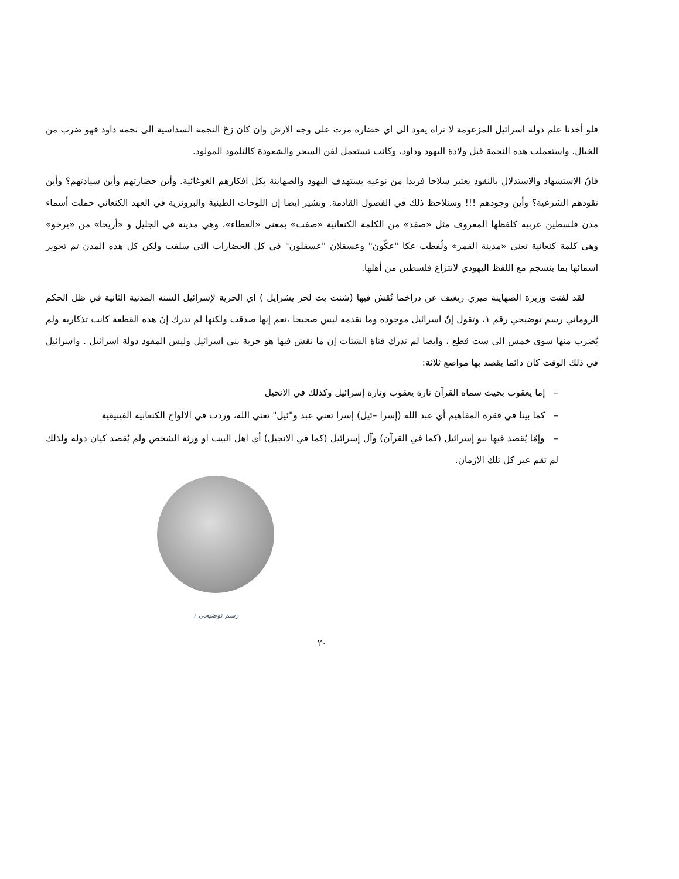فلو أخدنا علم دوله اسرائيل المزعومة لا تراه يعود الى اي حضارة مرت على وجه الارض وان كان زجّ النجمة السداسية الى نجمه داود فهو ضرب من الخيال. واستعملت هده النجمة قبل ولادة اليهود وداود، وكانت تستعمل لفن السحر والشعوذة كالتلمود المولود.
فانّ الاستشهاد والاستدلال بالنقود يعتبر سلاحا فريدا من نوعيه يستهدف اليهود والصهاينة بكل افكارهم الغوغائية. وأين حضارتهم وأين سيادتهم؟ وأين نقودهم الشرعية؟ وأين وجودهم !!! وسنلاحظ ذلك في الفصول القادمة. ونشير ايضا إن اللوحات الطينية والبرونزية في العهد الكنعاني حملت أسماء مدن فلسطين عربيه كلفظها المعروف مثل «صفد» من الكلمة الكنعانية «صفت» بمعنى «العطاء»، وهي مدينة في الجليل و «أريحا» من «يرخو» وهي كلمة كنعانية تعني «مدينة القمر» ولُفظت عكا "عكّون" وعسقلان "عسقلون" في كل الحضارات التي سلفت ولكن كل هده المدن تم تحوير اسمائها بما ينسجم مع اللفظ اليهودي لانتزاع فلسطين من أهلها.
لقد لفتت وزيرة الصهاينة ميري ريغيف عن دراخما نُقش فيها (شنت بث لحر يشرايل ) اي الحرية لإسرائيل السنه المدنية الثانية في ظل الحكم الروماني رسم توضيحي رقم ١، وتقول إنّ اسرائيل موجوده وما نقدمه ليس صحيحا ،نعم إنها صدقت ولكنها لم تدرك إنّ هده القطعة كانت تذكاريه ولم يُضرب منها سوى خمس الى ست قطع ، وايضا لم تدرك فتاة الشتات إن ما نقش فيها هو حرية بني اسرائيل وليس المقود دولة اسرائيل . واسرائيل في ذلك الوقت كان دائما يقصد بها مواضع ثلاثة:
– إما يعقوب بحيث سماه القرآن تارة يعقوب وتارة إسرائيل وكذلك في الانجيل
– كما بينا في فقرة المفاهيم أي عبد الله (إسرا –ئيل) إسرا تعني عبد و"ئيل" تعني الله، وردت في الالواح الكنعانية الفينيقية
– وإمّا يُقصد فيها نبو إسرائيل (كما في القرآن) وآل إسرائيل (كما في الانجيل) أي اهل البيت او ورثة الشخص ولم يُقصد كيان دوله ولذلك لم تقم عبر كل تلك الازمان.
رسم توضيحي ١
٢٠